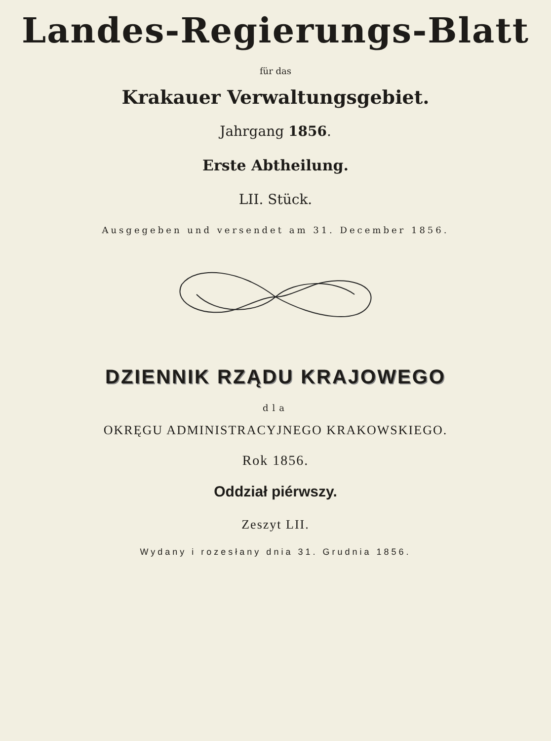Landes-Regierungs-Blatt
für das
Krakauer Verwaltungsgebiet.
Jahrgang 1856.
Erste Abtheilung.
LII. Stück.
Ausgegeben und versendet am 31. December 1856.
DZIENNIK RZĄDU KRAJOWEGO
dla
OKRĘGU ADMINISTRACYJNEGO KRAKOWSKIEGO.
Rok 1856.
Oddział piérwszy.
Zeszyt LII.
Wydany i rozesłany dnia 31. Grudnia 1856.